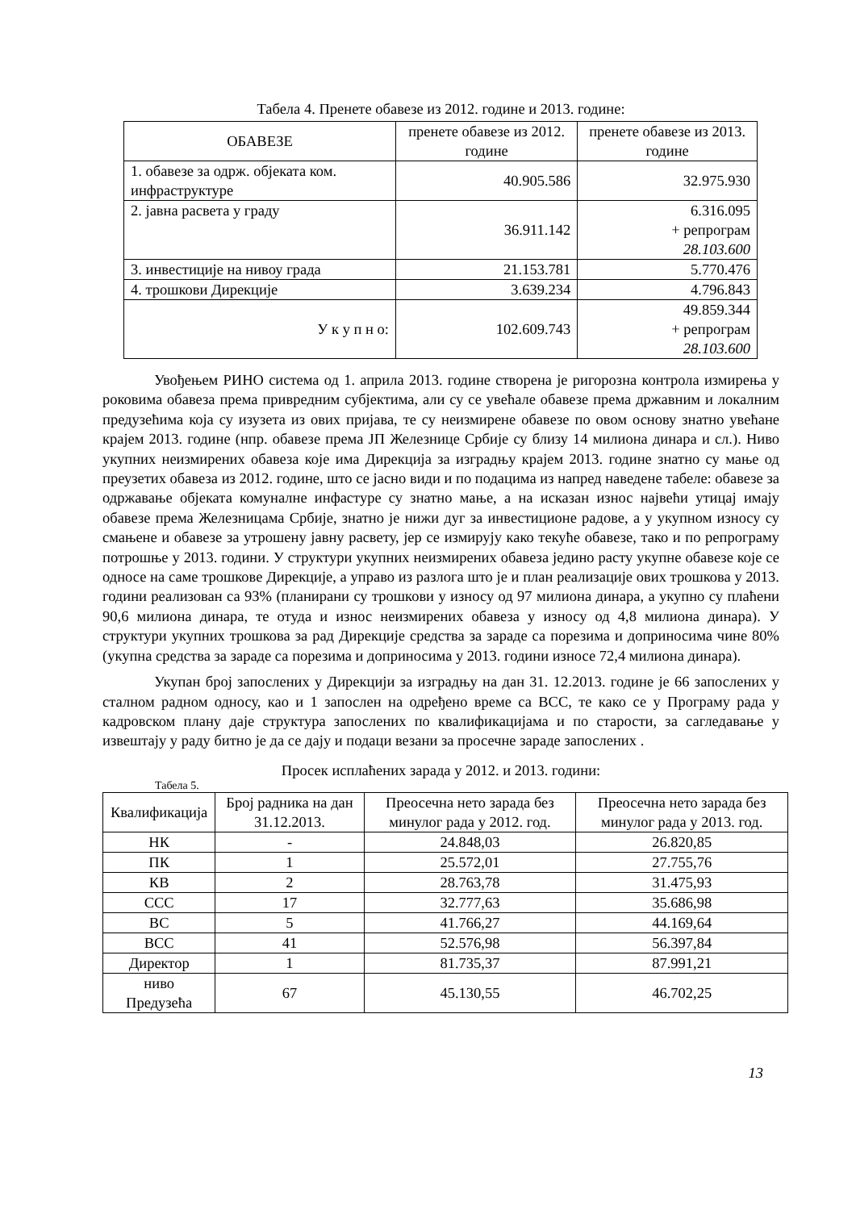Табела 4. Пренете обавезе из 2012. године и 2013. године:
| ОБАВЕЗЕ | пренете обавезе из 2012. године | пренете обавезе из 2013. године |
| --- | --- | --- |
| 1. обавезе за одрж. објеката ком. инфраструктуре | 40.905.586 | 32.975.930 |
| 2. јавна расвета у граду | 36.911.142 | 6.316.095 + репрограм 28.103.600 |
| 3. инвестиције на нивоу града | 21.153.781 | 5.770.476 |
| 4. трошкови Дирекције | 3.639.234 | 4.796.843 |
| У к у п н о: | 102.609.743 | 49.859.344 + репрограм 28.103.600 |
Увођењем РИНО система од 1. априла 2013. године створена је ригорозна контрола измирења у роковима обавеза према привредним субјектима, али су се увећале обавезе према државним и локалним предузећима која су изузета из ових пријава, те су неизмирене обавезе по овом основу знатно увећане крајем 2013. године (нпр. обавезе према ЈП Железнице Србије су близу 14 милиона динара и сл.). Ниво укупних неизмирених обавеза које има Дирекција за изградњу крајем 2013. године знатно су мање од преузетих обавеза из 2012. године, што се јасно види и по подацима из напред наведене табеле: обавезе за одржавање објеката комуналне инфастуре су знатно мање, а на исказан износ највећи утицај имају обавезе према Железницама Србије, знатно је нижи дуг за инвестиционе радове, а у укупном износу су смањене и обавезе за утрошену јавну расвету, јер се измирују како текуће обавезе, тако и по репрограму потрошње у 2013. години. У структури укупних неизмирених обавеза једино расту укупне обавезе које се односе на саме трошкове Дирекције, а управо из разлога што је и план реализације ових трошкова у 2013. години реализован са 93% (планирани су трошкови у износу од 97 милиона динара, а укупно су плаћени 90,6 милиона динара, те отуда и износ неизмирених обавеза у износу од 4,8 милиона динара). У структури укупних трошкова за рад Дирекције средства за зараде са порезима и доприносима чине 80% (укупна средства за зараде са порезима и доприносима у 2013. години износе 72,4 милиона динара).
Укупан број запослених у Дирекцији за изградњу на дан 31. 12.2013. године је 66 запослених у сталном радном односу, као и 1 запослен на одређено време са ВСС, те како се у Програму рада у кадровском плану даје структура запослених по квалификацијама и по старости, за сагледавање у извештају у раду битно је да се дају и подаци везани за просечне зараде запослених .
Просек исплаћених зарада у 2012. и 2013. години:
Табела 5.
| Квалификација | Број радника на дан 31.12.2013. | Преосечна нето зарада без минулог рада у 2012. год. | Преосечна нето зарада без минулог рада у 2013. год. |
| --- | --- | --- | --- |
| НК | - | 24.848,03 | 26.820,85 |
| ПК | 1 | 25.572,01 | 27.755,76 |
| КВ | 2 | 28.763,78 | 31.475,93 |
| ССС | 17 | 32.777,63 | 35.686,98 |
| ВС | 5 | 41.766,27 | 44.169,64 |
| ВСС | 41 | 52.576,98 | 56.397,84 |
| Директор | 1 | 81.735,37 | 87.991,21 |
| ниво Предузећа | 67 | 45.130,55 | 46.702,25 |
13